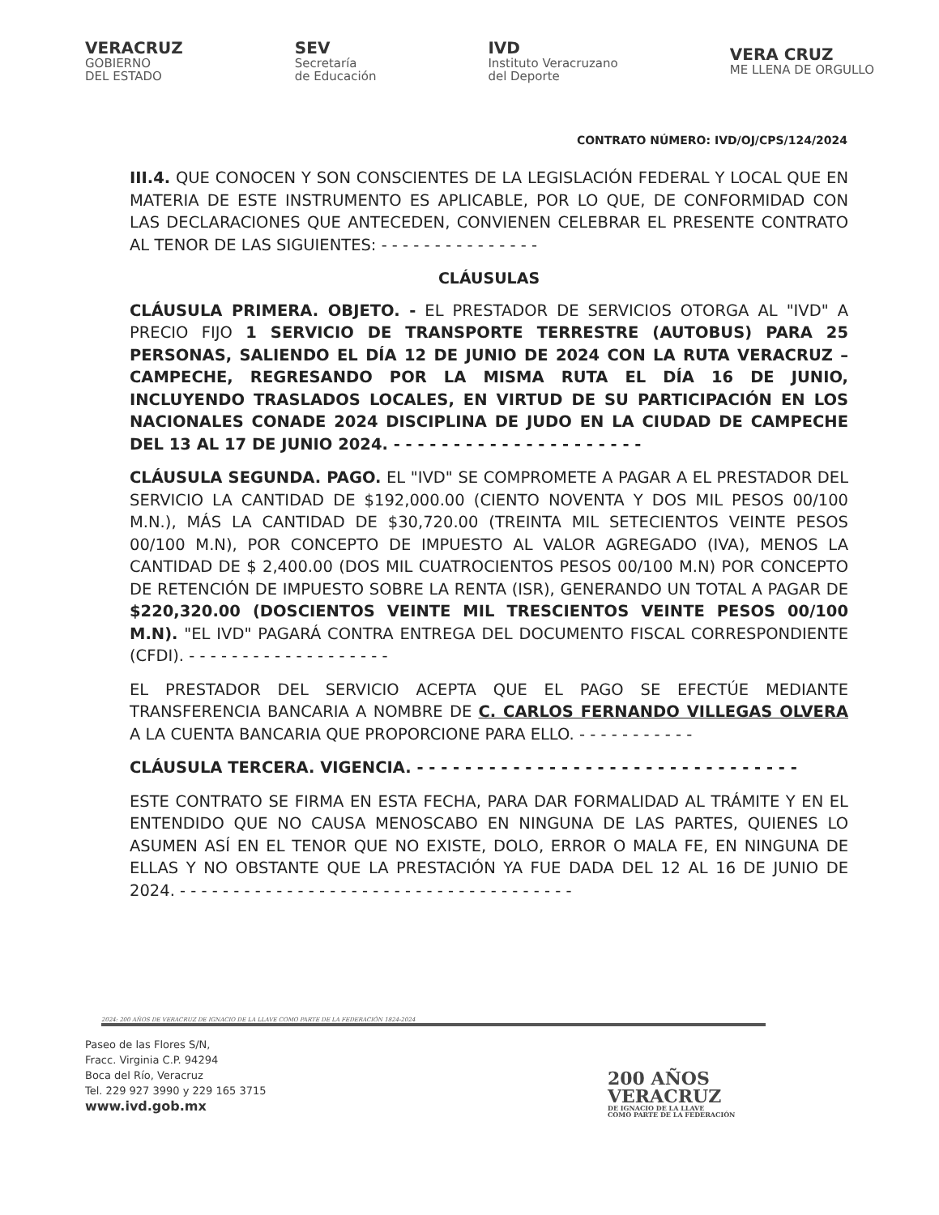VERACRUZ
GOBIERNO
DEL ESTADO
SEV
Secretaría
de Educación
IVD
Instituto Veracruzano
del Deporte
VERA CRUZ
ME LLENA DE ORGULLO
CONTRATO NÚMERO: IVD/OJ/CPS/124/2024
III.4. QUE CONOCEN Y SON CONSCIENTES DE LA LEGISLACIÓN FEDERAL Y LOCAL QUE EN MATERIA DE ESTE INSTRUMENTO ES APLICABLE, POR LO QUE, DE CONFORMIDAD CON LAS DECLARACIONES QUE ANTECEDEN, CONVIENEN CELEBRAR EL PRESENTE CONTRATO AL TENOR DE LAS SIGUIENTES: - - - - - - - - - - - - - - -
CLÁUSULAS
CLÁUSULA PRIMERA. OBJETO. - EL PRESTADOR DE SERVICIOS OTORGA AL "IVD" A PRECIO FIJO 1 SERVICIO DE TRANSPORTE TERRESTRE (AUTOBUS) PARA 25 PERSONAS, SALIENDO EL DÍA 12 DE JUNIO DE 2024 CON LA RUTA VERACRUZ – CAMPECHE, REGRESANDO POR LA MISMA RUTA EL DÍA 16 DE JUNIO, INCLUYENDO TRASLADOS LOCALES, EN VIRTUD DE SU PARTICIPACIÓN EN LOS NACIONALES CONADE 2024 DISCIPLINA DE JUDO EN LA CIUDAD DE CAMPECHE DEL 13 AL 17 DE JUNIO 2024. - - - - - - - - - - - - - - - - - - - - -
CLÁUSULA SEGUNDA. PAGO. EL "IVD" SE COMPROMETE A PAGAR A EL PRESTADOR DEL SERVICIO LA CANTIDAD DE $192,000.00 (CIENTO NOVENTA Y DOS MIL PESOS 00/100 M.N.), MÁS LA CANTIDAD DE $30,720.00 (TREINTA MIL SETECIENTOS VEINTE PESOS 00/100 M.N), POR CONCEPTO DE IMPUESTO AL VALOR AGREGADO (IVA), MENOS LA CANTIDAD DE $ 2,400.00 (DOS MIL CUATROCIENTOS PESOS 00/100 M.N) POR CONCEPTO DE RETENCIÓN DE IMPUESTO SOBRE LA RENTA (ISR), GENERANDO UN TOTAL A PAGAR DE $220,320.00 (DOSCIENTOS VEINTE MIL TRESCIENTOS VEINTE PESOS 00/100 M.N). "EL IVD" PAGARÁ CONTRA ENTREGA DEL DOCUMENTO FISCAL CORRESPONDIENTE (CFDI). - - - - - - - - - - - - - - - - - - -
EL PRESTADOR DEL SERVICIO ACEPTA QUE EL PAGO SE EFECTÚE MEDIANTE TRANSFERENCIA BANCARIA A NOMBRE DE C. CARLOS FERNANDO VILLEGAS OLVERA A LA CUENTA BANCARIA QUE PROPORCIONE PARA ELLO. - - - - - - - - - - -
CLÁUSULA TERCERA. VIGENCIA. - - - - - - - - - - - - - - - - - - - - - - - - - - - - - - - -
ESTE CONTRATO SE FIRMA EN ESTA FECHA, PARA DAR FORMALIDAD AL TRÁMITE Y EN EL ENTENDIDO QUE NO CAUSA MENOSCABO EN NINGUNA DE LAS PARTES, QUIENES LO ASUMEN ASÍ EN EL TENOR QUE NO EXISTE, DOLO, ERROR O MALA FE, EN NINGUNA DE ELLAS Y NO OBSTANTE QUE LA PRESTACIÓN YA FUE DADA DEL 12 AL 16 DE JUNIO DE 2024. - - - - - - - - - - - - - - - - - - - - - - - - - - - - - - - - - - - - -
2024: 200 AÑOS DE VERACRUZ DE IGNACIO DE LA LLAVE COMO PARTE DE LA FEDERACIÓN 1824-2024
Paseo de las Flores S/N,
Fracc. Virginia C.P. 94294
Boca del Río, Veracruz
Tel. 229 927 3990 y 229 165 3715
www.ivd.gob.mx
200 AÑOS
VERACRUZ
DE IGNACIO DE LA LLAVE
COMO PARTE DE LA FEDERACIÓN